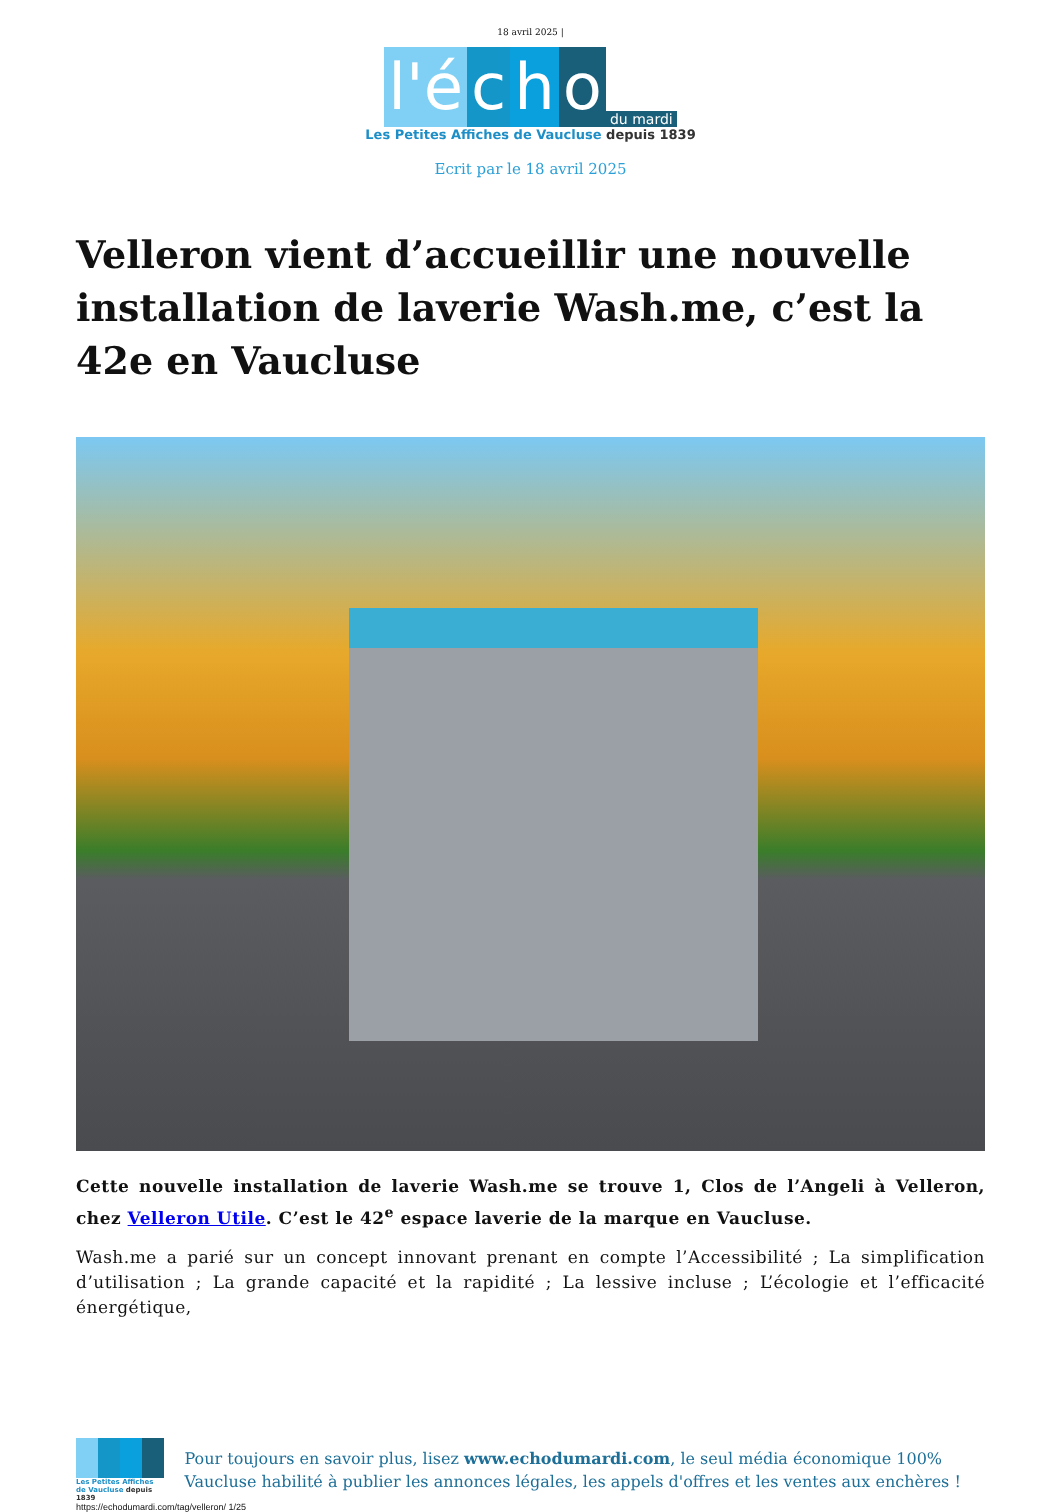18 avril 2025 |
l'é c h o du mardi
Les Petites Affiches de Vaucluse depuis 1839
Ecrit par le 18 avril 2025
Velleron vient d’accueillir une nouvelle installation de laverie Wash.me, c’est la 42e en Vaucluse
Cette nouvelle installation de laverie Wash.me se trouve 1, Clos de l’Angeli à Velleron, chez Velleron Utile. C’est le 42<sup>e</sup> espace laverie de la marque en Vaucluse.
Wash.me a parié sur un concept innovant prenant en compte l’Accessibilité ; La simplification d’utilisation ; La grande capacité et la rapidité ; La lessive incluse ; L’écologie et l’efficacité énergétique,
Les Petites Affiches de Vaucluse depuis 1839
Pour toujours en savoir plus, lisez www.echodumardi.com, le seul média économique 100% Vaucluse habilité à publier les annonces légales, les appels d'offres et les ventes aux enchères !
https://echodumardi.com/tag/velleron/ 1/25